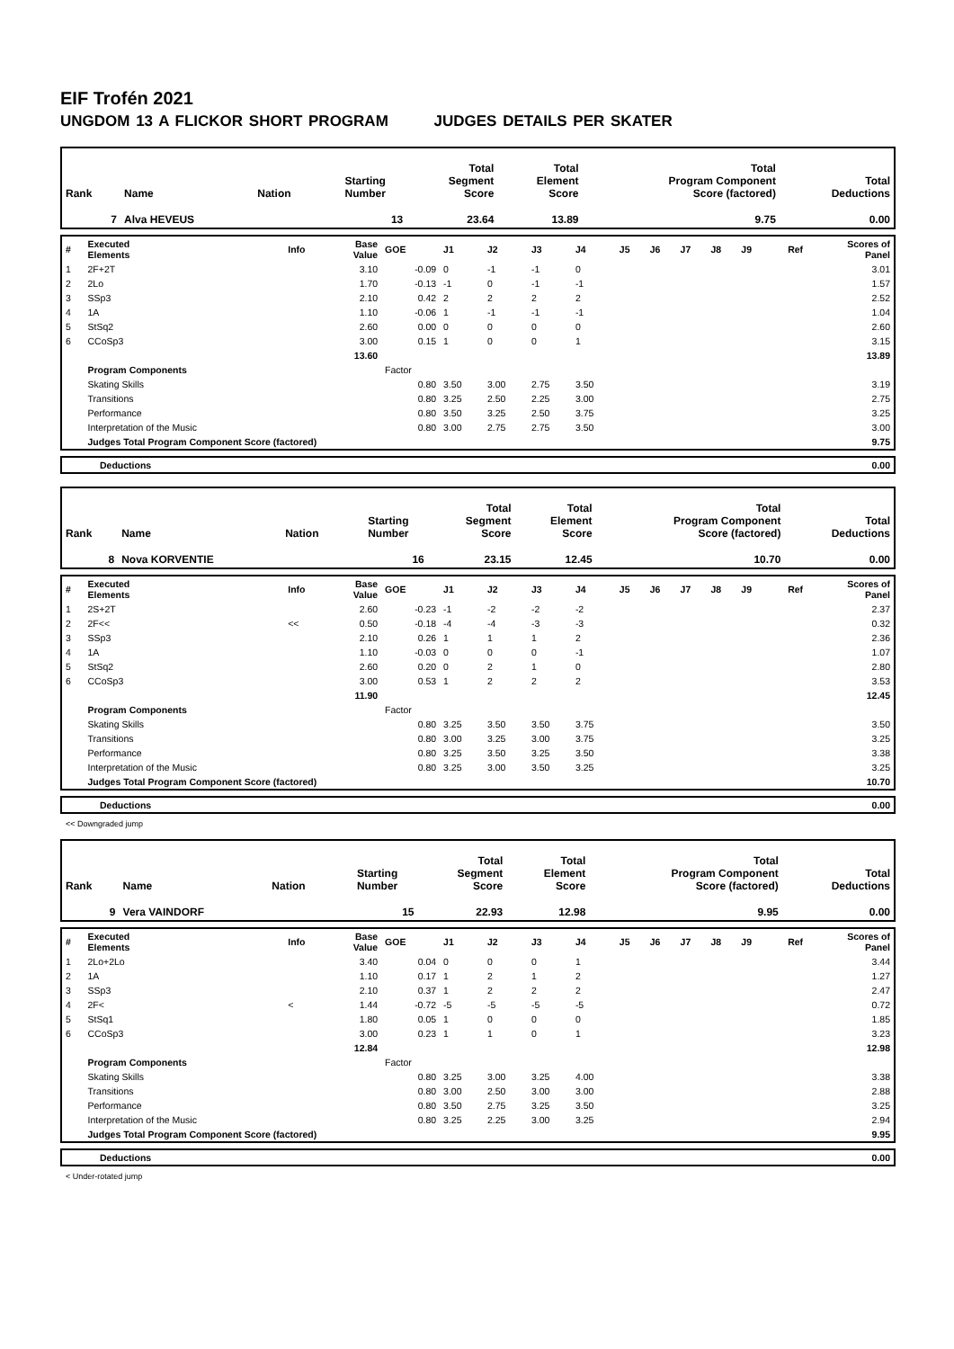EIF Trofén 2021
UNGDOM 13 A FLICKOR SHORT PROGRAM JUDGES DETAILS PER SKATER
| Rank | Name | Nation | Starting Number | Total Segment Score | Total Element Score | Total Program Component Score (factored) | Total Deductions |
| 7 | Alva HEVEUS | | 13 | 23.64 | 13.89 | 9.75 | 0.00 |
| # | Executed Elements | Info | Base Value | GOE | J1 | J2 | J3 | J4 | J5 | J6 | J7 | J8 | J9 | Ref | Scores of Panel |
| 1 | 2F+2T | | 3.10 | -0.09 | 0 | -1 | -1 | 0 | | | | | | | 3.01 |
| 2 | 2Lo | | 1.70 | -0.13 | -1 | 0 | -1 | -1 | | | | | | | 1.57 |
| 3 | SSp3 | | 2.10 | 0.42 | 2 | 2 | 2 | 2 | | | | | | | 2.52 |
| 4 | 1A | | 1.10 | -0.06 | 1 | -1 | -1 | -1 | | | | | | | 1.04 |
| 5 | StSq2 | | 2.60 | 0.00 | 0 | 0 | 0 | 0 | | | | | | | 2.60 |
| 6 | CCoSp3 | | 3.00 | 0.15 | 1 | 0 | 0 | 1 | | | | | | | 3.15 |
| | | | 13.60 | | | | | | | | | | | | 13.89 |
| | Program Components | | | Factor | | | | | | | | | | | |
| | Skating Skills | | | 0.80 | 3.50 | 3.00 | 2.75 | 3.50 | | | | | | | 3.19 |
| | Transitions | | | 0.80 | 3.25 | 2.50 | 2.25 | 3.00 | | | | | | | 2.75 |
| | Performance | | | 0.80 | 3.50 | 3.25 | 2.50 | 3.75 | | | | | | | 3.25 |
| | Interpretation of the Music | | | 0.80 | 3.00 | 2.75 | 2.75 | 3.50 | | | | | | | 3.00 |
| | Judges Total Program Component Score (factored) | | | | | | | | | | | | | | 9.75 |
| | Deductions | 0.00 |
| Rank | Name | Nation | Starting Number | Total Segment Score | Total Element Score | Total Program Component Score (factored) | Total Deductions |
| 8 | Nova KORVENTIE | | 16 | 23.15 | 12.45 | 10.70 | 0.00 |
| # | Executed Elements | Info | Base Value | GOE | J1 | J2 | J3 | J4 | J5 | J6 | J7 | J8 | J9 | Ref | Scores of Panel |
| 1 | 2S+2T | | 2.60 | -0.23 | -1 | -2 | -2 | -2 | | | | | | | 2.37 |
| 2 | 2F<< | << | 0.50 | -0.18 | -4 | -4 | -3 | -3 | | | | | | | 0.32 |
| 3 | SSp3 | | 2.10 | 0.26 | 1 | 1 | 1 | 2 | | | | | | | 2.36 |
| 4 | 1A | | 1.10 | -0.03 | 0 | 0 | 0 | -1 | | | | | | | 1.07 |
| 5 | StSq2 | | 2.60 | 0.20 | 0 | 2 | 1 | 0 | | | | | | | 2.80 |
| 6 | CCoSp3 | | 3.00 | 0.53 | 1 | 2 | 2 | 2 | | | | | | | 3.53 |
| | | | 11.90 | | | | | | | | | | | | 12.45 |
| | Program Components | | | Factor | | | | | | | | | | | |
| | Skating Skills | | | 0.80 | 3.25 | 3.50 | 3.50 | 3.75 | | | | | | | 3.50 |
| | Transitions | | | 0.80 | 3.00 | 3.25 | 3.00 | 3.75 | | | | | | | 3.25 |
| | Performance | | | 0.80 | 3.25 | 3.50 | 3.25 | 3.50 | | | | | | | 3.38 |
| | Interpretation of the Music | | | 0.80 | 3.25 | 3.00 | 3.50 | 3.25 | | | | | | | 3.25 |
| | Judges Total Program Component Score (factored) | | | | | | | | | | | | | | 10.70 |
| | Deductions | 0.00 |
<< Downgraded jump
| Rank | Name | Nation | Starting Number | Total Segment Score | Total Element Score | Total Program Component Score (factored) | Total Deductions |
| 9 | Vera VAINDORF | | 15 | 22.93 | 12.98 | 9.95 | 0.00 |
| # | Executed Elements | Info | Base Value | GOE | J1 | J2 | J3 | J4 | J5 | J6 | J7 | J8 | J9 | Ref | Scores of Panel |
| 1 | 2Lo+2Lo | | 3.40 | 0.04 | 0 | 0 | 0 | 1 | | | | | | | 3.44 |
| 2 | 1A | | 1.10 | 0.17 | 1 | 2 | 1 | 2 | | | | | | | 1.27 |
| 3 | SSp3 | | 2.10 | 0.37 | 1 | 2 | 2 | 2 | | | | | | | 2.47 |
| 4 | 2F< | < | 1.44 | -0.72 | -5 | -5 | -5 | -5 | | | | | | | 0.72 |
| 5 | StSq1 | | 1.80 | 0.05 | 1 | 0 | 0 | 0 | | | | | | | 1.85 |
| 6 | CCoSp3 | | 3.00 | 0.23 | 1 | 1 | 0 | 1 | | | | | | | 3.23 |
| | | | 12.84 | | | | | | | | | | | | 12.98 |
| | Program Components | | | Factor | | | | | | | | | | | |
| | Skating Skills | | | 0.80 | 3.25 | 3.00 | 3.25 | 4.00 | | | | | | | 3.38 |
| | Transitions | | | 0.80 | 3.00 | 2.50 | 3.00 | 3.00 | | | | | | | 2.88 |
| | Performance | | | 0.80 | 3.50 | 2.75 | 3.25 | 3.50 | | | | | | | 3.25 |
| | Interpretation of the Music | | | 0.80 | 3.25 | 2.25 | 3.00 | 3.25 | | | | | | | 2.94 |
| | Judges Total Program Component Score (factored) | | | | | | | | | | | | | | 9.95 |
| | Deductions | 0.00 |
< Under-rotated jump